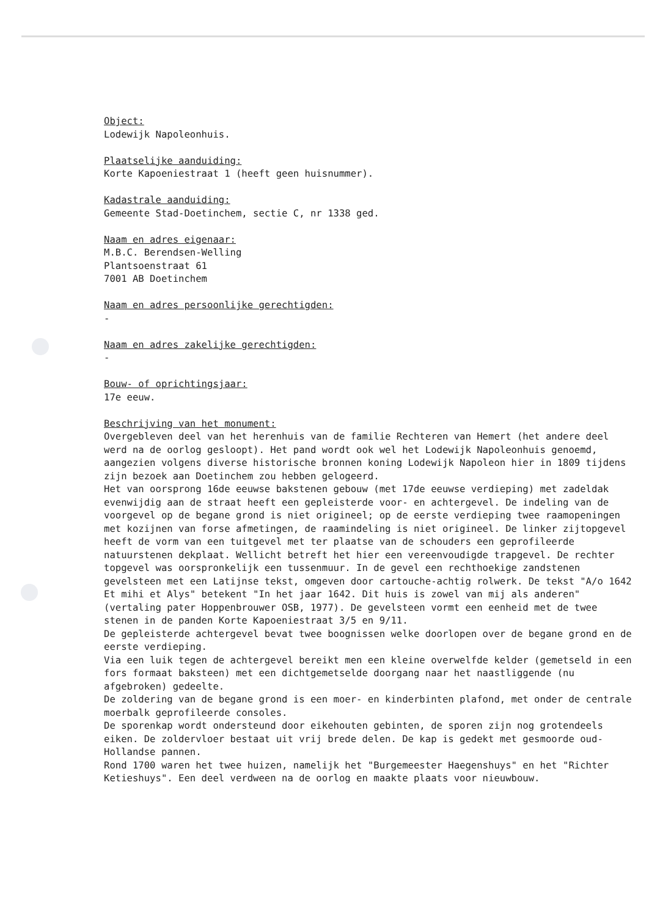Object:
Lodewijk Napoleonhuis.
Plaatselijke aanduiding:
Korte Kapoeniestraat 1 (heeft geen huisnummer).
Kadastrale aanduiding:
Gemeente Stad-Doetinchem, sectie C, nr 1338 ged.
Naam en adres eigenaar:
M.B.C. Berendsen-Welling
Plantsoenstraat 61
7001 AB Doetinchem
Naam en adres persoonlijke gerechtigden:
-
Naam en adres zakelijke gerechtigden:
-
Bouw- of oprichtingsjaar:
17e eeuw.
Beschrijving van het monument:
Overgebleven deel van het herenhuis van de familie Rechteren van Hemert (het andere deel werd na de oorlog gesloopt). Het pand wordt ook wel het Lodewijk Napoleonhuis genoemd, aangezien volgens diverse historische bronnen koning Lodewijk Napoleon hier in 1809 tijdens zijn bezoek aan Doetinchem zou hebben gelogeerd.
Het van oorsprong 16de eeuwse bakstenen gebouw (met 17de eeuwse verdieping) met zadeldak evenwijdig aan de straat heeft een gepleisterde voor- en achtergevel. De indeling van de voorgevel op de begane grond is niet origineel; op de eerste verdieping twee raamopeningen met kozijnen van forse afmetingen, de raamindeling is niet origineel. De linker zijtopgevel heeft de vorm van een tuitgevel met ter plaatse van de schouders een geprofileerde natuurstenen dekplaat. Wellicht betreft het hier een vereenvoudigde trapgevel. De rechter topgevel was oorspronkelijk een tussenmuur. In de gevel een rechthoekige zandstenen gevelsteen met een Latijnse tekst, omgeven door cartouche-achtig rolwerk. De tekst "A/o 1642 Et mihi et Alys" betekent "In het jaar 1642. Dit huis is zowel van mij als anderen" (vertaling pater Hoppenbrouwer OSB, 1977). De gevelsteen vormt een eenheid met de twee stenen in de panden Korte Kapoeniestraat 3/5 en 9/11.
De gepleisterde achtergevel bevat twee boognissen welke doorlopen over de begane grond en de eerste verdieping.
Via een luik tegen de achtergevel bereikt men een kleine overwelfde kelder (gemetseld in een fors formaat baksteen) met een dichtgemetselde doorgang naar het naastliggende (nu afgebroken) gedeelte.
De zoldering van de begane grond is een moer- en kinderbinten plafond, met onder de centrale moerbalk geprofileerde consoles.
De sporenkap wordt ondersteund door eikehouten gebinten, de sporen zijn nog grotendeels eiken. De zoldervloer bestaat uit vrij brede delen. De kap is gedekt met gesmoorde oud-Hollandse pannen.
Rond 1700 waren het twee huizen, namelijk het "Burgemeester Haegenshuys" en het "Richter Ketieshuys". Een deel verdween na de oorlog en maakte plaats voor nieuwbouw.